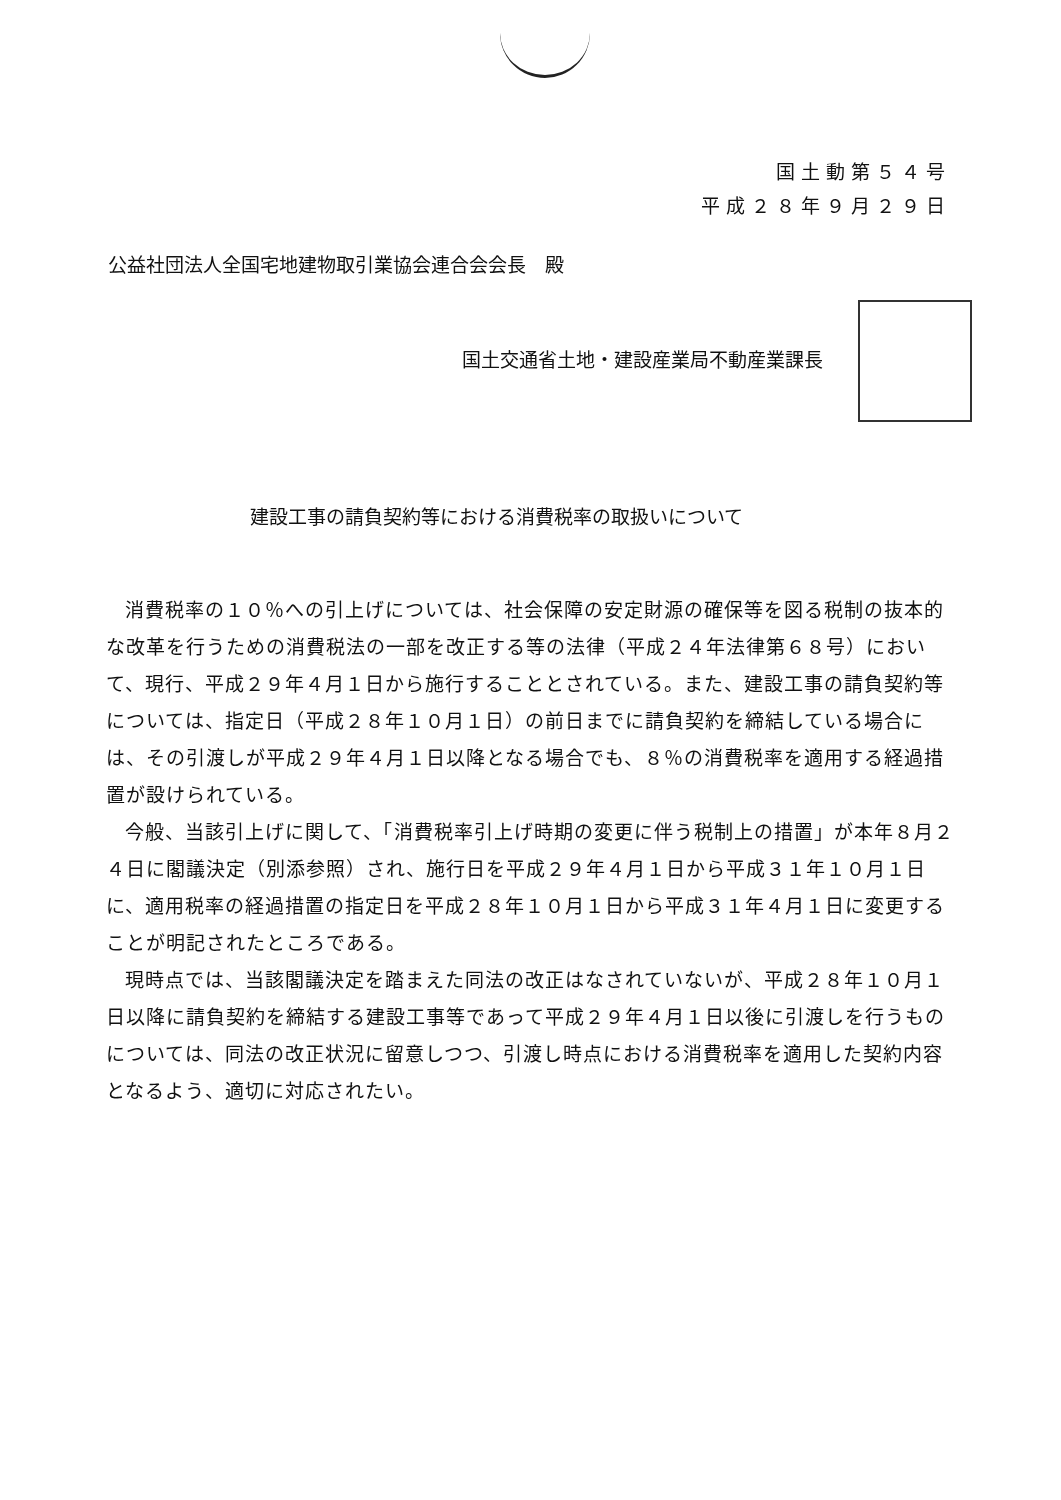国土動第５４号
平成２８年９月２９日
公益社団法人全国宅地建物取引業協会連合会会長　殿
国土交通省土地・建設産業局不動産業課長
建設工事の請負契約等における消費税率の取扱いについて
消費税率の１０％への引上げについては、社会保障の安定財源の確保等を図る税制の抜本的な改革を行うための消費税法の一部を改正する等の法律（平成２４年法律第６８号）において、現行、平成２９年４月１日から施行することとされている。また、建設工事の請負契約等については、指定日（平成２８年１０月１日）の前日までに請負契約を締結している場合には、その引渡しが平成２９年４月１日以降となる場合でも、８％の消費税率を適用する経過措置が設けられている。
今般、当該引上げに関して、「消費税率引上げ時期の変更に伴う税制上の措置」が本年８月２４日に閣議決定（別添参照）され、施行日を平成２９年４月１日から平成３１年１０月１日に、適用税率の経過措置の指定日を平成２８年１０月１日から平成３１年４月１日に変更することが明記されたところである。
現時点では、当該閣議決定を踏まえた同法の改正はなされていないが、平成２８年１０月１日以降に請負契約を締結する建設工事等であって平成２９年４月１日以後に引渡しを行うものについては、同法の改正状況に留意しつつ、引渡し時点における消費税率を適用した契約内容となるよう、適切に対応されたい。